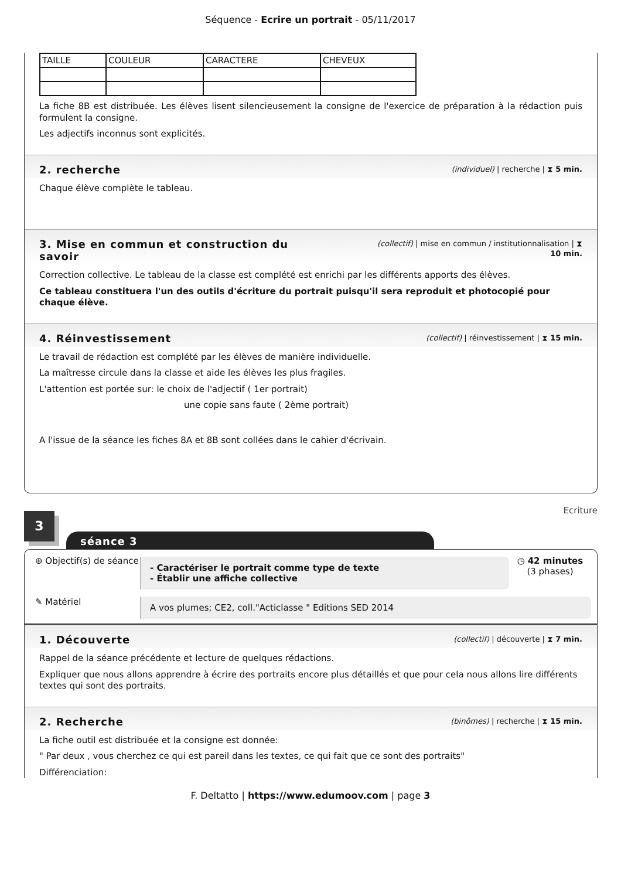Séquence - Ecrire un portrait - 05/11/2017
| TAILLE | COULEUR | CARACTERE | CHEVEUX |
La fiche 8B est distribuée. Les élèves lisent silencieusement la consigne de l'exercice de préparation à la rédaction puis formulent la consigne.
Les adjectifs inconnus sont explicités.
2. recherche
(individuel) | recherche | ⧗ 5 min.
Chaque élève complète le tableau.
3. Mise en commun et construction du
savoir
(collectif) | mise en commun / institutionnalisation | ⧗
10 min.
Correction collective. Le tableau de la classe est complété est enrichi par les différents apports des élèves.
Ce tableau constituera l'un des outils d'écriture du portrait puisqu'il sera reproduit et photocopié pour chaque élève.
4. Réinvestissement
(collectif) | réinvestissement | ⧗ 15 min.
Le travail de rédaction est complété par les élèves de manière individuelle.
La maîtresse circule dans la classe et aide les élèves les plus fragiles.
L'attention est portée sur: le choix de l'adjectif ( 1er portrait)
une copie sans faute ( 2ème portrait)
A l'issue de la séance les fiches 8A et 8B sont collées dans le cahier d'écrivain.
3
séance 3
Ecriture
⊕ Objectif(s) de séance
- Caractériser le portrait comme type de texte
- Établir une affiche collective
◷ 42 minutes
(3 phases)
✎ Matériel
A vos plumes; CE2, coll."Acticlasse " Editions SED 2014
1. Découverte
(collectif) | découverte | ⧗ 7 min.
Rappel de la séance précédente et lecture de quelques rédactions.
Expliquer que nous allons apprendre à écrire des portraits encore plus détaillés et que pour cela nous allons lire différents textes qui sont des portraits.
2. Recherche
(binômes) | recherche | ⧗ 15 min.
La fiche outil est distribuée et la consigne est donnée:
" Par deux , vous cherchez ce qui est pareil dans les textes, ce qui fait que ce sont des portraits"
Différenciation:
F. Deltatto | https://www.edumoov.com | page 3